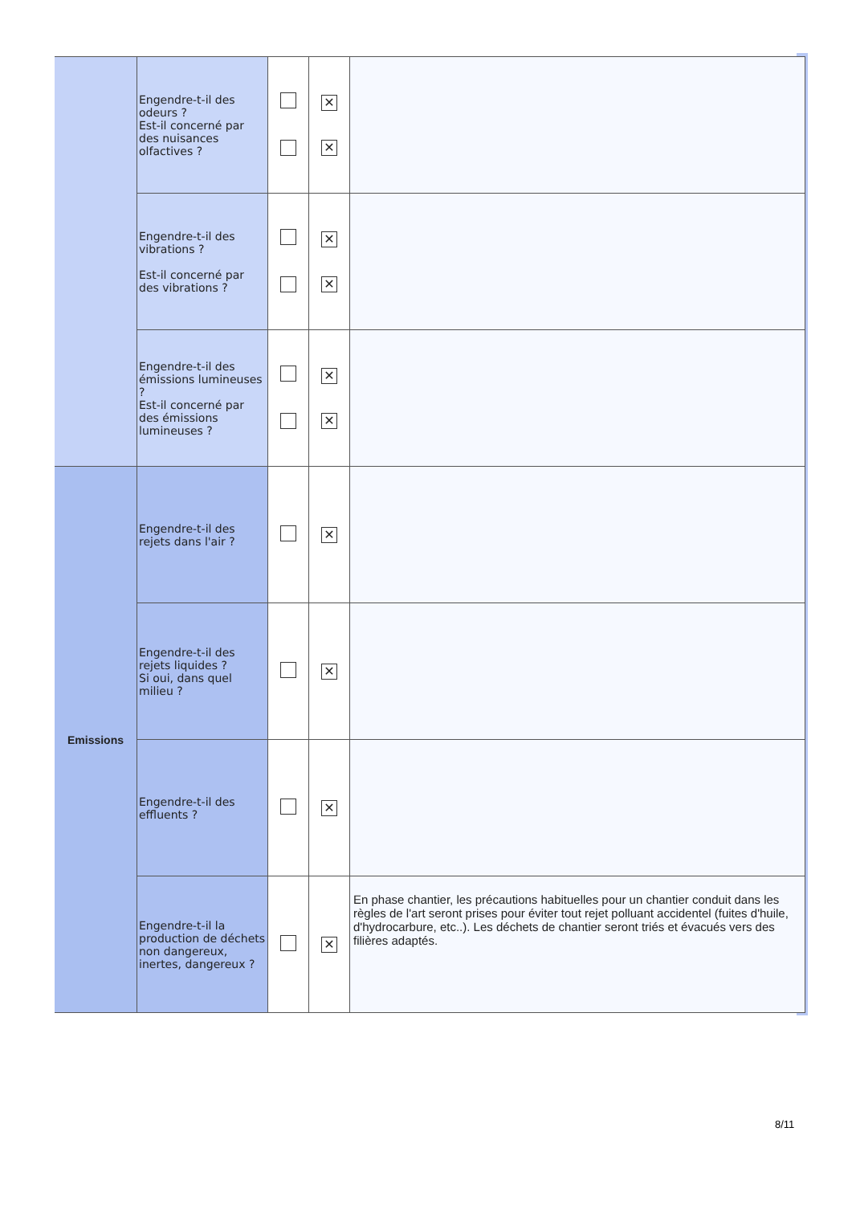| | Engendre-t-il des odeurs ? Est-il concerné par des nuisances olfactives ? | | ✕ ✕ | |
| | Engendre-t-il des vibrations ? Est-il concerné par des vibrations ? | | ✕ ✕ | |
| | Engendre-t-il des émissions lumineuses ? Est-il concerné par des émissions lumineuses ? | | ✕ ✕ | |
| Emissions | Engendre-t-il des rejets dans l'air ? | | ✕ | |
| | Engendre-t-il des rejets liquides ? Si oui, dans quel milieu ? | | ✕ | |
| | Engendre-t-il des effluents ? | | ✕ | |
| | Engendre-t-il la production de déchets non dangereux, inertes, dangereux ? | | ✕ | En phase chantier, les précautions habituelles pour un chantier conduit dans les règles de l'art seront prises pour éviter tout rejet polluant accidentel (fuites d'huile, d'hydrocarbure, etc..). Les déchets de chantier seront triés et évacués vers des filières adaptés. |
8/11